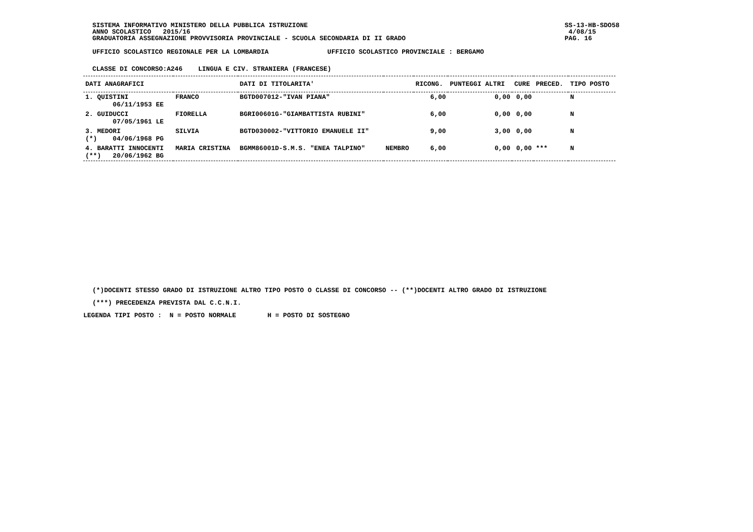SISTEMA INFORMATIVO MINISTERO DELLA PUBBLICA ISTRUZIONE
ANNO SCOLASTICO   2015/16
GRADUATORIA ASSEGNAZIONE PROVVISORIA PROVINCIALE - SCUOLA SECONDARIA DI II GRADO
SS-13-HB-SDO58
 4/08/15
PAG. 16
UFFICIO SCOLASTICO REGIONALE PER LA LOMBARDIA               UFFICIO SCOLASTICO PROVINCIALE : BERGAMO
CLASSE DI CONCORSO:A246    LINGUA E CIV. STRANIERA (FRANCESE)
| DATI ANAGRAFICI | | DATI DI TITOLARITA' | | RICONG. | PUNTEGGI ALTRI | CURE | PRECED. | TIPO POSTO |
| --- | --- | --- | --- | --- | --- | --- | --- | --- |
| 1. QUISTINI 06/11/1953 EE | FRANCO | BGTD007012-"IVAN PIANA" | | 6,00 | 0,00 | 0,00 | | N |
| 2. GUIDUCCI 07/05/1961 LE | FIORELLA | BGRI00601G-"GIAMBATTISTA RUBINI" | | 6,00 | 0,00 | 0,00 | | N |
| 3. MEDORI (*) 04/06/1968 PG | SILVIA | BGTD030002-"VITTORIO EMANUELE II" | | 9,00 | 3,00 | 0,00 | | N |
| 4. BARATTI INNOCENTI (**) 20/06/1962 BG | MARIA CRISTINA | BGMM86001D-S.M.S. "ENEA TALPINO" | NEMBRO | 6,00 | 0,00 | 0,00 | *** | N |
(*)DOCENTI STESSO GRADO DI ISTRUZIONE ALTRO TIPO POSTO O CLASSE DI CONCORSO -- (**)DOCENTI ALTRO GRADO DI ISTRUZIONE
(***) PRECEDENZA PREVISTA DAL C.C.N.I.
LEGENDA TIPI POSTO :  N = POSTO NORMALE        H = POSTO DI SOSTEGNO